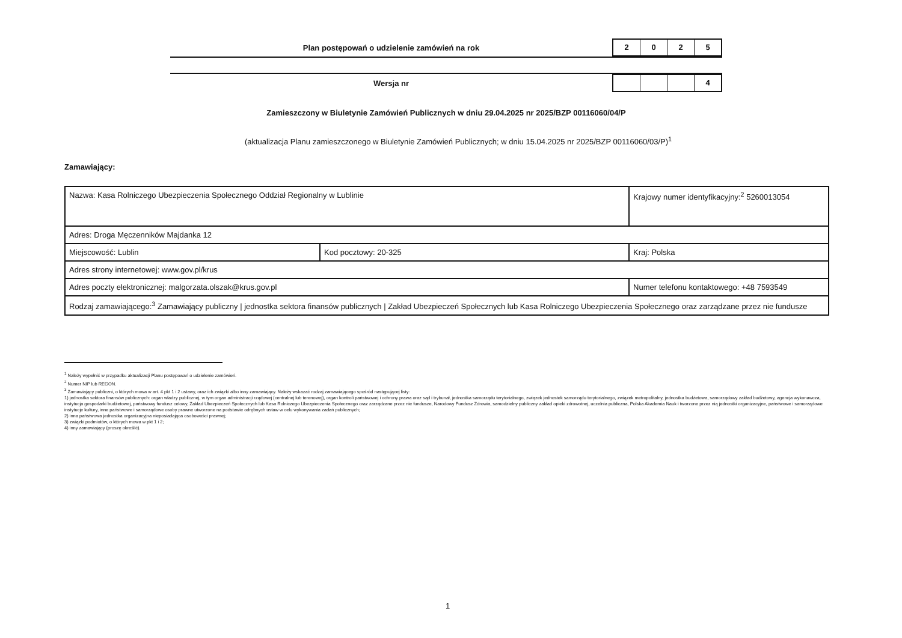Plan postępowań o udzielenie zamówień na rok
2 0 2 5
Wersja nr
4
Zamieszczony w Biuletynie Zamówień Publicznych w dniu 29.04.2025 nr 2025/BZP 00116060/04/P
(aktualizacja Planu zamieszczonego w Biuletynie Zamówień Publicznych; w dniu 15.04.2025 nr 2025/BZP 00116060/03/P)<sup>1</sup>
Zamawiający:
| Nazwa: Kasa Rolniczego Ubezpieczenia Społecznego Oddział Regionalny w Lublinie | | Krajowy numer identyfikacyjny:<sup>2</sup> 5260013054 |
| Adres: Droga Męczenników Majdanka 12 | | |
| Miejscowość: Lublin | Kod pocztowy: 20-325 | Kraj: Polska |
| Adres strony internetowej: www.gov.pl/krus | | |
| Adres poczty elektronicznej: malgorzata.olszak@krus.gov.pl | | Numer telefonu kontaktowego: +48 7593549 |
| Rodzaj zamawiającego:<sup>3</sup> Zamawiający publiczny / jednostka sektora finansów publicznych / Zakład Ubezpieczeń Społecznych lub Kasa Rolniczego Ubezpieczenia Społecznego oraz zarządzane przez nie fundusze | | |
<sup>1</sup> Należy wypełnić w przypadku aktualizacji Planu postępowań o udzielenie zamówień.
<sup>2</sup> Numer NIP lub REGON.
<sup>3</sup> Zamawiający publiczni, o których mowa w art. 4 pkt 1 i 2 ustawy, oraz ich związki albo inny zamawiający. Należy wskazać rodzaj zamawiającego spośród następującej listy:
1) jednostka sektora finansów publicznych: organ władzy publicznej, w tym organ administracji rządowej (centralnej lub terenowej), organ kontroli państwowej i ochrony prawa oraz sąd i trybunał, jednostka samorządu terytorialnego, związek jednostek samorządu terytorialnego, związek metropolitalny, jednostka budżetowa, samorządowy zakład budżetowy, agencja wykonawcza, instytucja gospodarki budżetowej, państwowy fundusz celowy, Zakład Ubezpieczeń Społecznych lub Kasa Rolniczego Ubezpieczenia Społecznego oraz zarządzane przez nie fundusze, Narodowy Fundusz Zdrowia, samodzielny publiczny zakład opieki zdrowotnej, uczelnia publiczna, Polska Akademia Nauk i tworzone przez nią jednostki organizacyjne, państwowe i samorządowe instytucje kultury, inne państwowe i samorządowe osoby prawne utworzone na podstawie odrębnych ustaw w celu wykonywania zadań publicznych;
2) inna państwowa jednostka organizacyjna nieposiadająca osobowości prawnej;
3) związki podmiotów, o których mowa w pkt 1 i 2;
4) inny zamawiający (proszę określić).
1